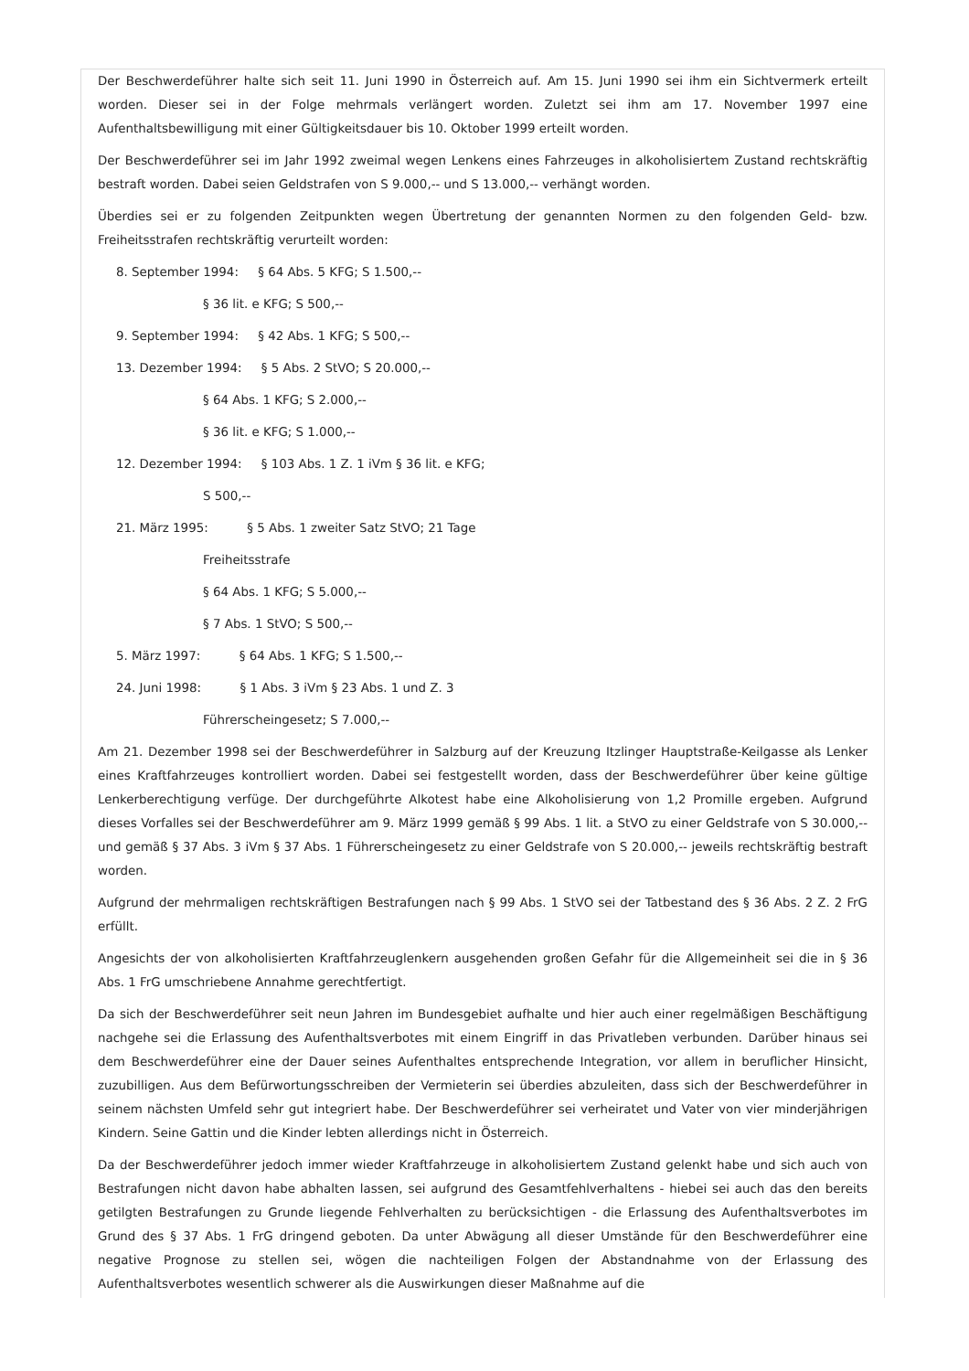Der Beschwerdeführer halte sich seit 11. Juni 1990 in Österreich auf. Am 15. Juni 1990 sei ihm ein Sichtvermerk erteilt worden. Dieser sei in der Folge mehrmals verlängert worden. Zuletzt sei ihm am 17. November 1997 eine Aufenthaltsbewilligung mit einer Gültigkeitsdauer bis 10. Oktober 1999 erteilt worden.
Der Beschwerdeführer sei im Jahr 1992 zweimal wegen Lenkens eines Fahrzeuges in alkoholisiertem Zustand rechtskräftig bestraft worden. Dabei seien Geldstrafen von S 9.000,-- und S 13.000,-- verhängt worden.
Überdies sei er zu folgenden Zeitpunkten wegen Übertretung der genannten Normen zu den folgenden Geld- bzw. Freiheitsstrafen rechtskräftig verurteilt worden:
8. September 1994: § 64 Abs. 5 KFG; S 1.500,--
§ 36 lit. e KFG; S 500,--
9. September 1994: § 42 Abs. 1 KFG; S 500,--
13. Dezember 1994: § 5 Abs. 2 StVO; S 20.000,--
§ 64 Abs. 1 KFG; S 2.000,--
§ 36 lit. e KFG; S 1.000,--
12. Dezember 1994: § 103 Abs. 1 Z. 1 iVm § 36 lit. e KFG;
S 500,--
21. März 1995: § 5 Abs. 1 zweiter Satz StVO; 21 Tage
Freiheitsstrafe
§ 64 Abs. 1 KFG; S 5.000,--
§ 7 Abs. 1 StVO; S 500,--
5. März 1997: § 64 Abs. 1 KFG; S 1.500,--
24. Juni 1998: § 1 Abs. 3 iVm § 23 Abs. 1 und Z. 3
Führerscheingesetz; S 7.000,--
Am 21. Dezember 1998 sei der Beschwerdeführer in Salzburg auf der Kreuzung Itzlinger Hauptstraße-Keilgasse als Lenker eines Kraftfahrzeuges kontrolliert worden. Dabei sei festgestellt worden, dass der Beschwerdeführer über keine gültige Lenkerberechtigung verfüge. Der durchgeführte Alkotest habe eine Alkoholisierung von 1,2 Promille ergeben. Aufgrund dieses Vorfalles sei der Beschwerdeführer am 9. März 1999 gemäß § 99 Abs. 1 lit. a StVO zu einer Geldstrafe von S 30.000,-- und gemäß § 37 Abs. 3 iVm § 37 Abs. 1 Führerscheingesetz zu einer Geldstrafe von S 20.000,-- jeweils rechtskräftig bestraft worden.
Aufgrund der mehrmaligen rechtskräftigen Bestrafungen nach § 99 Abs. 1 StVO sei der Tatbestand des § 36 Abs. 2 Z. 2 FrG erfüllt.
Angesichts der von alkoholisierten Kraftfahrzeuglenkern ausgehenden großen Gefahr für die Allgemeinheit sei die in § 36 Abs. 1 FrG umschriebene Annahme gerechtfertigt.
Da sich der Beschwerdeführer seit neun Jahren im Bundesgebiet aufhalte und hier auch einer regelmäßigen Beschäftigung nachgehe sei die Erlassung des Aufenthaltsverbotes mit einem Eingriff in das Privatleben verbunden. Darüber hinaus sei dem Beschwerdeführer eine der Dauer seines Aufenthaltes entsprechende Integration, vor allem in beruflicher Hinsicht, zuzubilligen. Aus dem Befürwortungsschreiben der Vermieterin sei überdies abzuleiten, dass sich der Beschwerdeführer in seinem nächsten Umfeld sehr gut integriert habe. Der Beschwerdeführer sei verheiratet und Vater von vier minderjährigen Kindern. Seine Gattin und die Kinder lebten allerdings nicht in Österreich.
Da der Beschwerdeführer jedoch immer wieder Kraftfahrzeuge in alkoholisiertem Zustand gelenkt habe und sich auch von Bestrafungen nicht davon habe abhalten lassen, sei aufgrund des Gesamtfehlverhaltens - hiebei sei auch das den bereits getilgten Bestrafungen zu Grunde liegende Fehlverhalten zu berücksichtigen - die Erlassung des Aufenthaltsverbotes im Grund des § 37 Abs. 1 FrG dringend geboten. Da unter Abwägung all dieser Umstände für den Beschwerdeführer eine negative Prognose zu stellen sei, wögen die nachteiligen Folgen der Abstandnahme von der Erlassung des Aufenthaltsverbotes wesentlich schwerer als die Auswirkungen dieser Maßnahme auf die